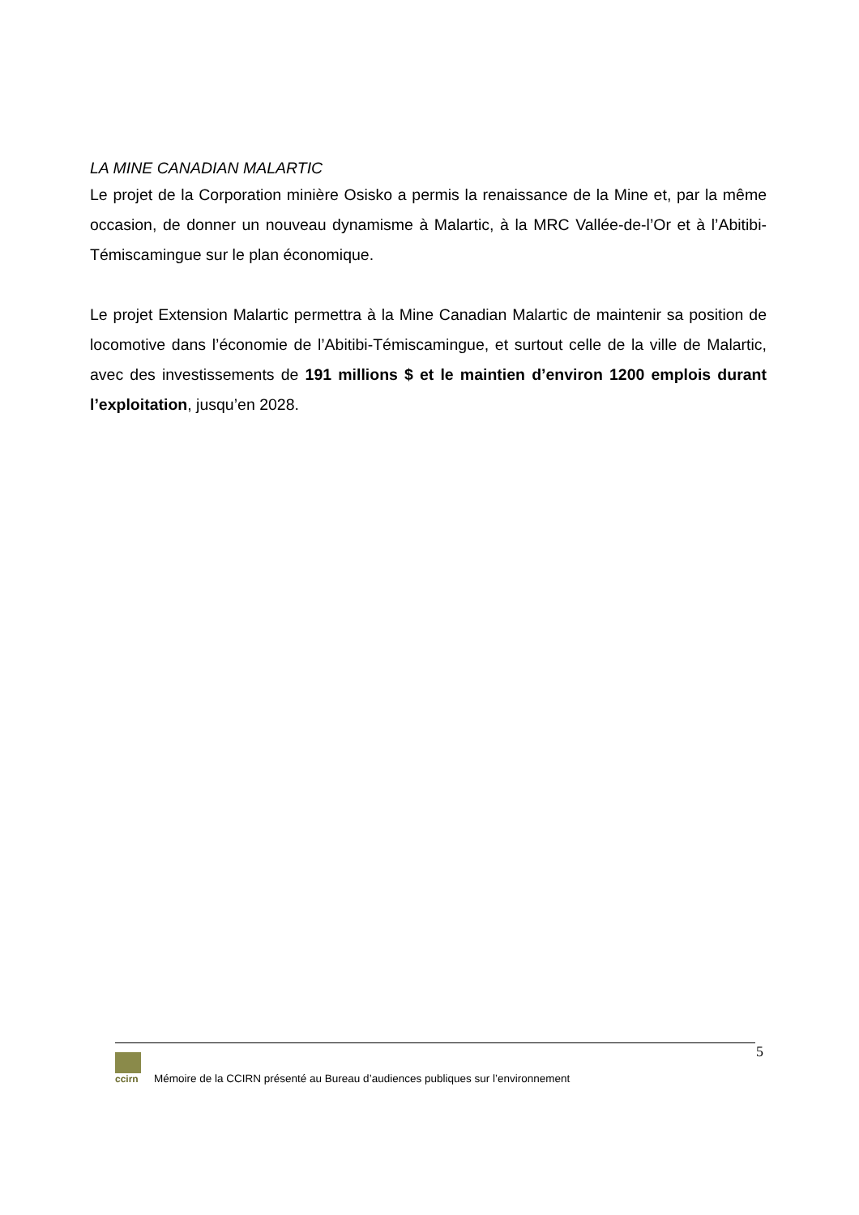LA MINE CANADIAN MALARTIC
Le projet de la Corporation minière Osisko a permis la renaissance de la Mine et, par la même occasion, de donner un nouveau dynamisme à Malartic, à la MRC Vallée-de-l’Or et à l’Abitibi-Témiscamingue sur le plan économique.
Le projet Extension Malartic permettra à la Mine Canadian Malartic de maintenir sa position de locomotive dans l’économie de l’Abitibi-Témiscamingue, et surtout celle de la ville de Malartic, avec des investissements de 191 millions $ et le maintien d’environ 1200 emplois durant l’exploitation, jusqu’en 2028.
5
ccirn
Mémoire de la CCIRN présenté au Bureau d’audiences publiques sur l’environnement